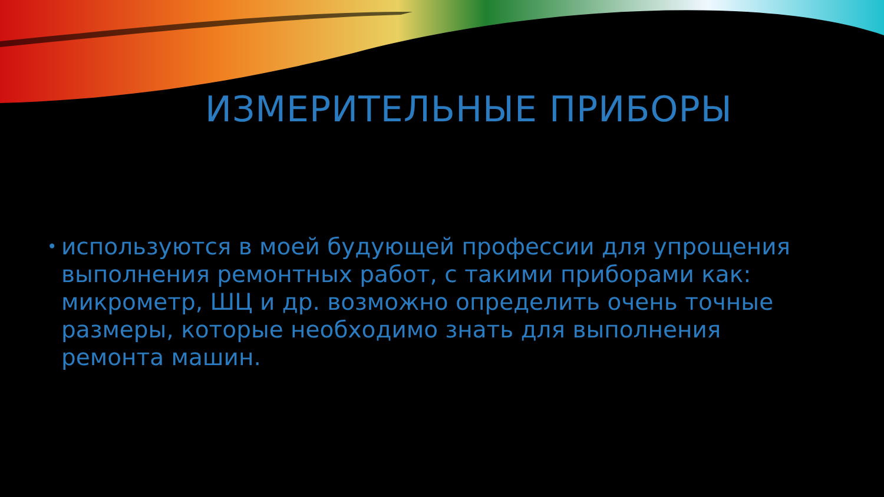ИЗМЕРИТЕЛЬНЫЕ ПРИБОРЫ
• используются в моей будующей профессии для упрощения выполнения ремонтных работ, с такими приборами как: микрометр, ШЦ и др. возможно определить очень точные размеры, которые необходимо знать для выполнения ремонта машин.